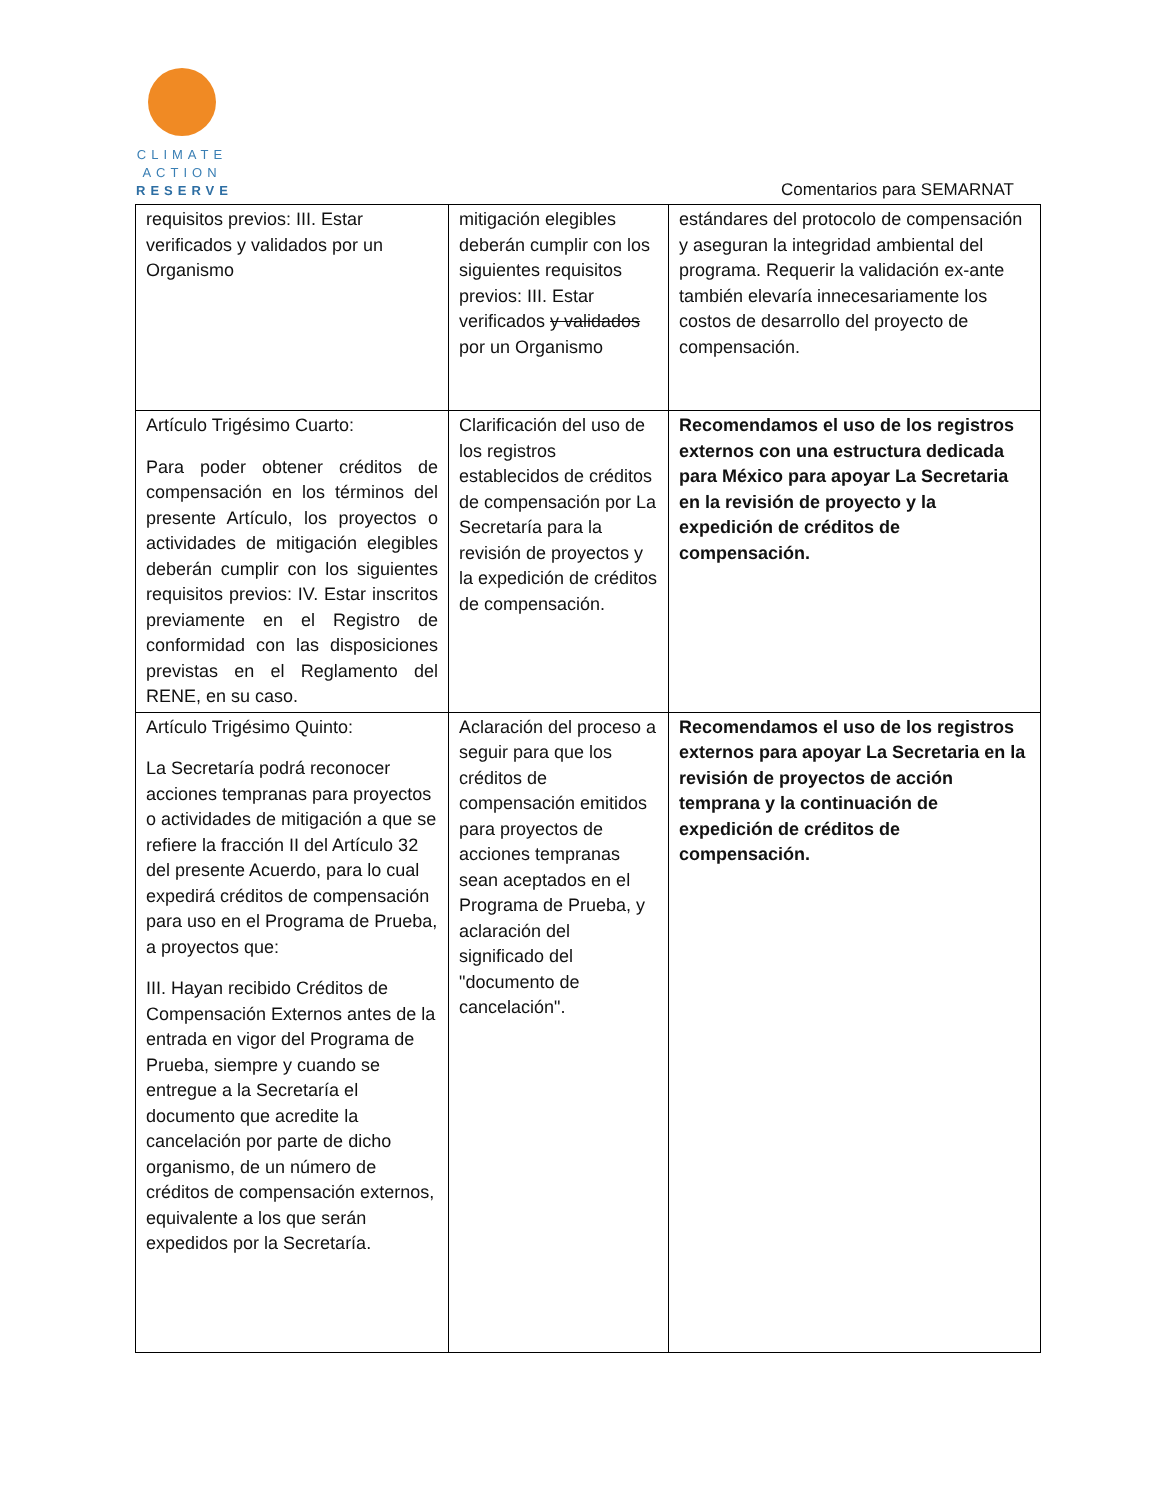CLIMATE
ACTION
RESERVE
Comentarios para SEMARNAT
| requisitos previos: III. Estar verificados y validados por un Organismo | mitigación elegibles deberán cumplir con los siguientes requisitos previos: III. Estar verificados y validados por un Organismo | estándares del protocolo de compensación y aseguran la integridad ambiental del programa. Requerir la validación ex-ante también elevaría innecesariamente los costos de desarrollo del proyecto de compensación. |
| Artículo Trigésimo Cuarto: Para poder obtener créditos de compensación en los términos del presente Artículo, los proyectos o actividades de mitigación elegibles deberán cumplir con los siguientes requisitos previos: IV. Estar inscritos previamente en el Registro de conformidad con las disposiciones previstas en el Reglamento del RENE, en su caso. | Clarificación del uso de los registros establecidos de créditos de compensación por La Secretaría para la revisión de proyectos y la expedición de créditos de compensación. | Recomendamos el uso de los registros externos con una estructura dedicada para México para apoyar La Secretaria en la revisión de proyecto y la expedición de créditos de compensación. |
| Artículo Trigésimo Quinto: La Secretaría podrá reconocer acciones tempranas para proyectos o actividades de mitigación a que se refiere la fracción II del Artículo 32 del presente Acuerdo, para lo cual expedirá créditos de compensación para uso en el Programa de Prueba, a proyectos que: III. Hayan recibido Créditos de Compensación Externos antes de la entrada en vigor del Programa de Prueba, siempre y cuando se entregue a la Secretaría el documento que acredite la cancelación por parte de dicho organismo, de un número de créditos de compensación externos, equivalente a los que serán expedidos por la Secretaría. | Aclaración del proceso a seguir para que los créditos de compensación emitidos para proyectos de acciones tempranas sean aceptados en el Programa de Prueba, y aclaración del significado del "documento de cancelación". | Recomendamos el uso de los registros externos para apoyar La Secretaria en la revisión de proyectos de acción temprana y la continuación de expedición de créditos de compensación. |